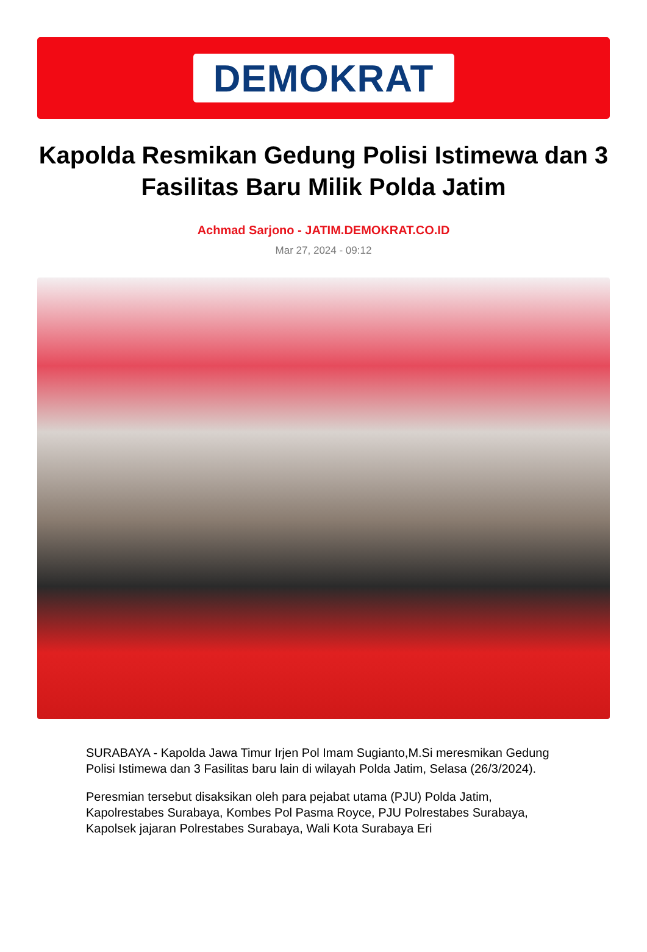DEMOKRAT
Kapolda Resmikan Gedung Polisi Istimewa dan 3 Fasilitas Baru Milik Polda Jatim
Achmad Sarjono - JATIM.DEMOKRAT.CO.ID
Mar 27, 2024 - 09:12
SURABAYA - Kapolda Jawa Timur Irjen Pol Imam Sugianto,M.Si meresmikan Gedung Polisi Istimewa dan 3 Fasilitas baru lain di wilayah Polda Jatim, Selasa (26/3/2024).
Peresmian tersebut disaksikan oleh para pejabat utama (PJU) Polda Jatim, Kapolrestabes Surabaya, Kombes Pol Pasma Royce, PJU Polrestabes Surabaya, Kapolsek jajaran Polrestabes Surabaya, Wali Kota Surabaya Eri